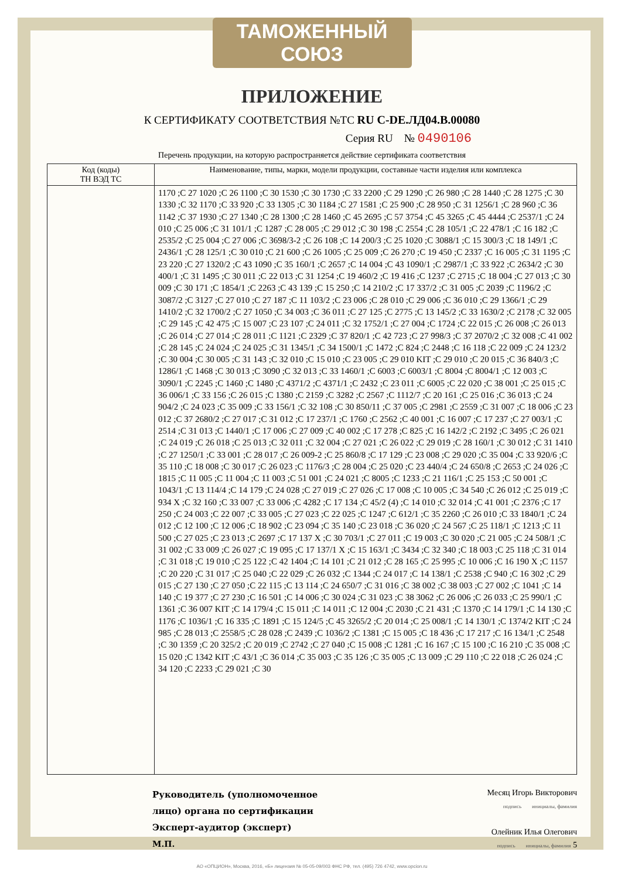ТАМОЖЕННЫЙ СОЮЗ
ПРИЛОЖЕНИЕ
К СЕРТИФИКАТУ СООТВЕТСТВИЯ №ТС RU C-DE.ЛД04.В.00080
Серия RU № 0490106
Перечень продукции, на которую распространяется действие сертификата соответствия
| Код (коды) ТН ВЭД ТС | Наименование, типы, марки, модели продукции, составные части изделия или комплекса |
| --- | --- |
| | 1170 ;C 27 1020 ;C 26 1100 ;C 30 1530 ;C 30 1730 ;C 33 2200 ;C 29 1290 ;C 26 980 ;C 28 1440 ;C 28 1275 ;C 30 1330 ;C 32 1170 ;C 33 920 ;C 33 1305 ;C 30 1184 ;C 27 1581 ;C 25 900 ;C 28 950 ;C 31 1256/1 ;C 28 960 ;C 36 1142 ;C 37 1930 ;C 27 1340 ;C 28 1300 ;C 28 1460 ;C 45 2695 ;C 57 3754 ;C 45 3265 ;C 45 4444 ;C 2537/1 ;C 24 010 ;C 25 006 ;C 31 101/1 ;C 1287 ;C 28 005 ;C 29 012 ;C 30 198 ;C 2554 ;C 28 105/1 ;C 22 478/1 ;C 16 182 ;C 2535/2 ;C 25 004 ;C 27 006 ;C 3698/3-2 ;C 26 108 ;C 14 200/3 ;C 25 1020 ;C 3088/1 ;C 15 300/3 ;C 18 149/1 ;C 2436/1 ;C 28 125/1 ;C 30 010 ;C 21 600 ;C 26 1005 ;C 25 009 ;C 26 270 ;C 19 450 ;C 2337 ;C 16 005 ;C 31 1195 ;C 23 220 ;C 27 1320/2 ;C 43 1090 ;C 35 160/1 ;C 2657 ;C 14 004 ;C 43 1090/1 ;C 2987/1 ;C 33 922 ;C 2634/2 ;C 30 400/1 ;C 31 1495 ;C 30 011 ;C 22 013 ;C 31 1254 ;C 19 460/2 ;C 19 416 ;C 1237 ;C 2715 ;C 18 004 ;C 27 013 ;C 30 009 ;C 30 171 ;C 1854/1 ;C 2263 ;C 43 139 ;C 15 250 ;C 14 210/2 ;C 17 337/2 ;C 31 005 ;C 2039 ;C 1196/2 ;C 3087/2 ;C 3127 ;C 27 010 ;C 27 187 ;C 11 103/2 ;C 23 006 ;C 28 010 ;C 29 006 ;C 36 010 ;C 29 1366/1 ;C 29 1410/2 ;C 32 1700/2 ;C 27 1050 ;C 34 003 ;C 36 011 ;C 27 125 ;C 2775 ;C 13 145/2 ;C 33 1630/2 ;C 2178 ;C 32 005 ;C 29 145 ;C 42 475 ;C 15 007 ;C 23 107 ;C 24 011 ;C 32 1752/1 ;C 27 004 ;C 1724 ;C 22 015 ;C 26 008 ;C 26 013 ;C 26 014 ;C 27 014 ;C 28 011 ;C 1121 ;C 2329 ;C 37 820/1 ;C 42 723 ;C 27 998/3 ;C 37 2070/2 ;C 32 008 ;C 41 002 ;C 28 145 ;C 24 024 ;C 24 025 ;C 31 1345/1 ;C 34 1500/1 ;C 1472 ;C 824 ;C 2448 ;C 16 118 ;C 22 009 ;C 24 123/2 ;C 30 004 ;C 30 005 ;C 31 143 ;C 32 010 ;C 15 010 ;C 23 005 ;C 29 010 KIT ;C 29 010 ;C 20 015 ;C 36 840/3 ;C 1286/1 ;C 1468 ;C 30 013 ;C 3090 ;C 32 013 ;C 33 1460/1 ;C 6003 ;C 6003/1 ;C 8004 ;C 8004/1 ;C 12 003 ;C 3090/1 ;C 2245 ;C 1460 ;C 1480 ;C 4371/2 ;C 4371/1 ;C 2432 ;C 23 011 ;C 6005 ;C 22 020 ;C 38 001 ;C 25 015 ;C 36 006/1 ;C 33 156 ;C 26 015 ;C 1380 ;C 2159 ;C 3282 ;C 2567 ;C 1112/7 ;C 20 161 ;C 25 016 ;C 36 013 ;C 24 904/2 ;C 24 023 ;C 35 009 ;C 33 156/1 ;C 32 108 ;C 30 850/11 ;C 37 005 ;C 2981 ;C 2559 ;C 31 007 ;C 18 006 ;C 23 012 ;C 37 2680/2 ;C 27 017 ;C 31 012 ;C 17 237/1 ;C 1760 ;C 2562 ;C 40 001 ;C 16 007 ;C 17 237 ;C 27 003/1 ;C 2514 ;C 31 013 ;C 1440/1 ;C 17 006 ;C 27 009 ;C 40 002 ;C 17 278 ;C 825 ;C 16 142/2 ;C 2192 ;C 3495 ;C 26 021 ;C 24 019 ;C 26 018 ;C 25 013 ;C 32 011 ;C 32 004 ;C 27 021 ;C 26 022 ;C 29 019 ;C 28 160/1 ;C 30 012 ;C 31 1410 ;C 27 1250/1 ;C 33 001 ;C 28 017 ;C 26 009-2 ;C 25 860/8 ;C 17 129 ;C 23 008 ;C 29 020 ;C 35 004 ;C 33 920/6 ;C 35 110 ;C 18 008 ;C 30 017 ;C 26 023 ;C 1176/3 ;C 28 004 ;C 25 020 ;C 23 440/4 ;C 24 650/8 ;C 2653 ;C 24 026 ;C 1815 ;C 11 005 ;C 11 004 ;C 11 003 ;C 51 001 ;C 24 021 ;C 8005 ;C 1233 ;C 21 116/1 ;C 25 153 ;C 50 001 ;C 1043/1 ;C 13 114/4 ;C 14 179 ;C 24 028 ;C 27 019 ;C 27 026 ;C 17 008 ;C 10 005 ;C 34 540 ;C 26 012 ;C 25 019 ;C 934 X ;C 32 160 ;C 33 007 ;C 33 006 ;C 4282 ;C 17 134 ;C 45/2 (4) ;C 14 010 ;C 32 014 ;C 41 001 ;C 2376 ;C 17 250 ;C 24 003 ;C 22 007 ;C 33 005 ;C 27 023 ;C 22 025 ;C 1247 ;C 612/1 ;C 35 2260 ;C 26 010 ;C 33 1840/1 ;C 24 012 ;C 12 100 ;C 12 006 ;C 18 902 ;C 23 094 ;C 35 140 ;C 23 018 ;C 36 020 ;C 24 567 ;C 25 118/1 ;C 1213 ;C 11 500 ;C 27 025 ;C 23 013 ;C 2697 ;C 17 137 X ;C 30 703/1 ;C 27 011 ;C 19 003 ;C 30 020 ;C 21 005 ;C 24 508/1 ;C 31 002 ;C 33 009 ;C 26 027 ;C 19 095 ;C 17 137/1 X ;C 15 163/1 ;C 3434 ;C 32 340 ;C 18 003 ;C 25 118 ;C 31 014 ;C 31 018 ;C 19 010 ;C 25 122 ;C 42 1404 ;C 14 101 ;C 21 012 ;C 28 165 ;C 25 995 ;C 10 006 ;C 16 190 X ;C 1157 ;C 20 220 ;C 31 017 ;C 25 040 ;C 22 029 ;C 26 032 ;C 1344 ;C 24 017 ;C 14 138/1 ;C 2538 ;C 940 ;C 16 302 ;C 29 015 ;C 27 130 ;C 27 050 ;C 22 115 ;C 13 114 ;C 24 650/7 ;C 31 016 ;C 38 002 ;C 38 003 ;C 27 002 ;C 1041 ;C 14 140 ;C 19 377 ;C 27 230 ;C 16 501 ;C 14 006 ;C 30 024 ;C 31 023 ;C 38 3062 ;C 26 006 ;C 26 033 ;C 25 990/1 ;C 1361 ;C 36 007 KIT ;C 14 179/4 ;C 15 011 ;C 14 011 ;C 12 004 ;C 2030 ;C 21 431 ;C 1370 ;C 14 179/1 ;C 14 130 ;C 1176 ;C 1036/1 ;C 16 335 ;C 1891 ;C 15 124/5 ;C 45 3265/2 ;C 20 014 ;C 25 008/1 ;C 14 130/1 ;C 1374/2 KIT ;C 24 985 ;C 28 013 ;C 2558/5 ;C 28 028 ;C 2439 ;C 1036/2 ;C 1381 ;C 15 005 ;C 18 436 ;C 17 217 ;C 16 134/1 ;C 2548 ;C 30 1359 ;C 20 325/2 ;C 20 019 ;C 2742 ;C 27 040 ;C 15 008 ;C 1281 ;C 16 167 ;C 15 100 ;C 16 210 ;C 35 008 ;C 15 020 ;C 1342 KIT ;C 43/1 ;C 36 014 ;C 35 003 ;C 35 126 ;C 35 005 ;C 13 009 ;C 29 110 ;C 22 018 ;C 26 024 ;C 34 120 ;C 2233 ;C 29 021 ;C 30 |
Руководитель (уполномоченное
лицо) органа по сертификации
Эксперт-аудитор (эксперт)
М.П.
Месяц Игорь Викторович
подпись инициалы, фамилия
Олейник Илья Олегович
подпись инициалы, фамилия 5
АО «ОПЦИОН», Москва, 2016, «Б» лицензия № 05-05-09/003 ФНС РФ, тел. (495) 726 4742, www.opcion.ru